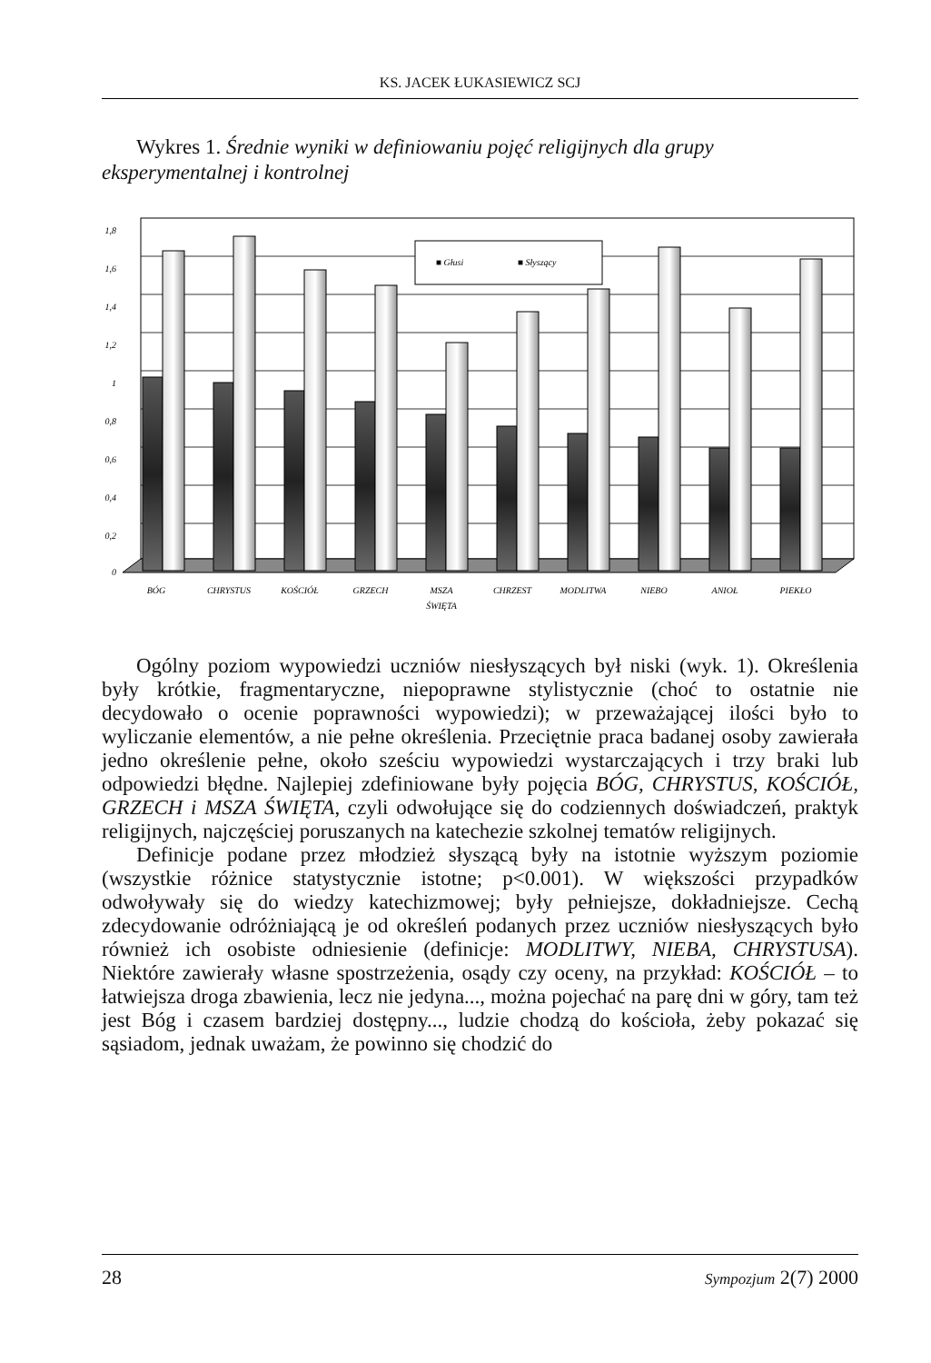KS. JACEK ŁUKASIEWICZ SCJ
Wykres 1. Średnie wyniki w definiowaniu pojęć religijnych dla grupy eksperymentalnej i kontrolnej
1,8
1,6
1,4
1,2
1
0,8
0,6
0,4
0,2
0
■ Głusi
■ Słyszący
BÓG
CHRYSTUS
KOŚCIÓŁ
GRZECH
MSZA
ŚWIĘTA
CHRZEST
MODLITWA
NIEBO
ANIOŁ
PIEKŁO
Ogólny poziom wypowiedzi uczniów niesłyszących był niski (wyk. 1). Określenia były krótkie, fragmentaryczne, niepoprawne stylistycznie (choć to ostatnie nie decydowało o ocenie poprawności wypowiedzi); w przeważającej ilości było to wyliczanie elementów, a nie pełne określenia. Przeciętnie praca badanej osoby zawierała jedno określenie pełne, około sześciu wypowiedzi wystarczających i trzy braki lub odpowiedzi błędne. Najlepiej zdefiniowane były pojęcia BÓG, CHRYSTUS, KOŚCIÓŁ, GRZECH i MSZA ŚWIĘTA, czyli odwołujące się do codziennych doświadczeń, praktyk religijnych, najczęściej poruszanych na katechezie szkolnej tematów religijnych.
Definicje podane przez młodzież słyszącą były na istotnie wyższym poziomie (wszystkie różnice statystycznie istotne; p<0.001). W większości przypadków odwoływały się do wiedzy katechizmowej; były pełniejsze, dokładniejsze. Cechą zdecydowanie odróżniającą je od określeń podanych przez uczniów niesłyszących było również ich osobiste odniesienie (definicje: MODLITWY, NIEBA, CHRYSTUSA). Niektóre zawierały własne spostrzeżenia, osądy czy oceny, na przykład: KOŚCIÓŁ – to łatwiejsza droga zbawienia, lecz nie jedyna..., można pojechać na parę dni w góry, tam też jest Bóg i czasem bardziej dostępny..., ludzie chodzą do kościoła, żeby pokazać się sąsiadom, jednak uważam, że powinno się chodzić do
28 Sympozjum 2(7) 2000